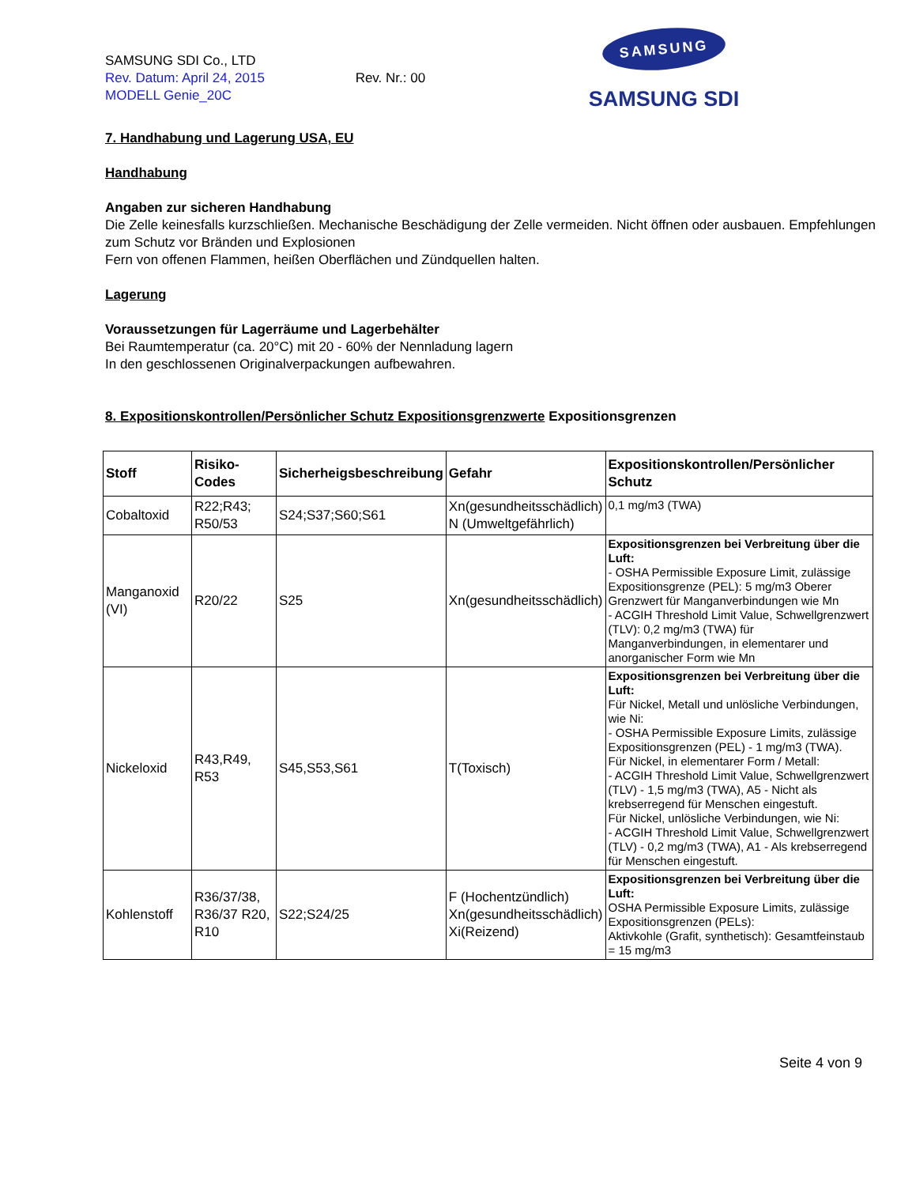SAMSUNG SDI Co., LTD
Rev. Datum: April 24, 2015 Rev. Nr.: 00
MODELL Genie_20C
SAMSUNG
SAMSUNG SDI
7. Handhabung und Lagerung USA, EU
Handhabung
Angaben zur sicheren Handhabung
Die Zelle keinesfalls kurzschließen. Mechanische Beschädigung der Zelle vermeiden. Nicht öffnen oder ausbauen. Empfehlungen zum Schutz vor Bränden und Explosionen
Fern von offenen Flammen, heißen Oberflächen und Zündquellen halten.
Lagerung
Voraussetzungen für Lagerräume und Lagerbehälter
Bei Raumtemperatur (ca. 20°C) mit 20 - 60% der Nennladung lagern
In den geschlossenen Originalverpackungen aufbewahren.
8. Expositionskontrollen/Persönlicher Schutz Expositionsgrenzwerte Expositionsgrenzen
| Stoff | Risiko-Codes | Sicherheigsbeschreibung | Gefahr | Expositionskontrollen/Persönlicher Schutz |
| --- | --- | --- | --- | --- |
| Cobaltoxid | R22;R43; R50/53 | S24;S37;S60;S61 | Xn(gesundheitsschädlich) N (Umweltgefährlich) | 0,1 mg/m3 (TWA) |
| Manganoxid (VI) | R20/22 | S25 | Xn(gesundheitsschädlich) | Expositionsgrenzen bei Verbreitung über die Luft: - OSHA Permissible Exposure Limit, zulässige Expositionsgrenze (PEL): 5 mg/m3 Oberer Grenzwert für Manganverbindungen wie Mn - ACGIH Threshold Limit Value, Schwellgrenzwert (TLV): 0,2 mg/m3 (TWA) für Manganverbindungen, in elementarer und anorganischer Form wie Mn |
| Nickeloxid | R43,R49, R53 | S45,S53,S61 | T(Toxisch) | Expositionsgrenzen bei Verbreitung über die Luft: Für Nickel, Metall und unlösliche Verbindungen, wie Ni: - OSHA Permissible Exposure Limits, zulässige Expositionsgrenzen (PEL) - 1 mg/m3 (TWA). Für Nickel, in elementarer Form / Metall: - ACGIH Threshold Limit Value, Schwellgrenzwert (TLV) - 1,5 mg/m3 (TWA), A5 - Nicht als krebserregend für Menschen eingestuft. Für Nickel, unlösliche Verbindungen, wie Ni: - ACGIH Threshold Limit Value, Schwellgrenzwert (TLV) - 0,2 mg/m3 (TWA), A1 - Als krebserregend für Menschen eingestuft. |
| Kohlenstoff | R36/37/38, R36/37 R20, R10 | S22;S24/25 | F (Hochentzündlich) Xn(gesundheitsschädlich) Xi(Reizend) | Expositionsgrenzen bei Verbreitung über die Luft: OSHA Permissible Exposure Limits, zulässige Expositionsgrenzen (PELs): Aktivkohle (Grafit, synthetisch): Gesamtfeinstaub = 15 mg/m3 |
Seite 4 von 9